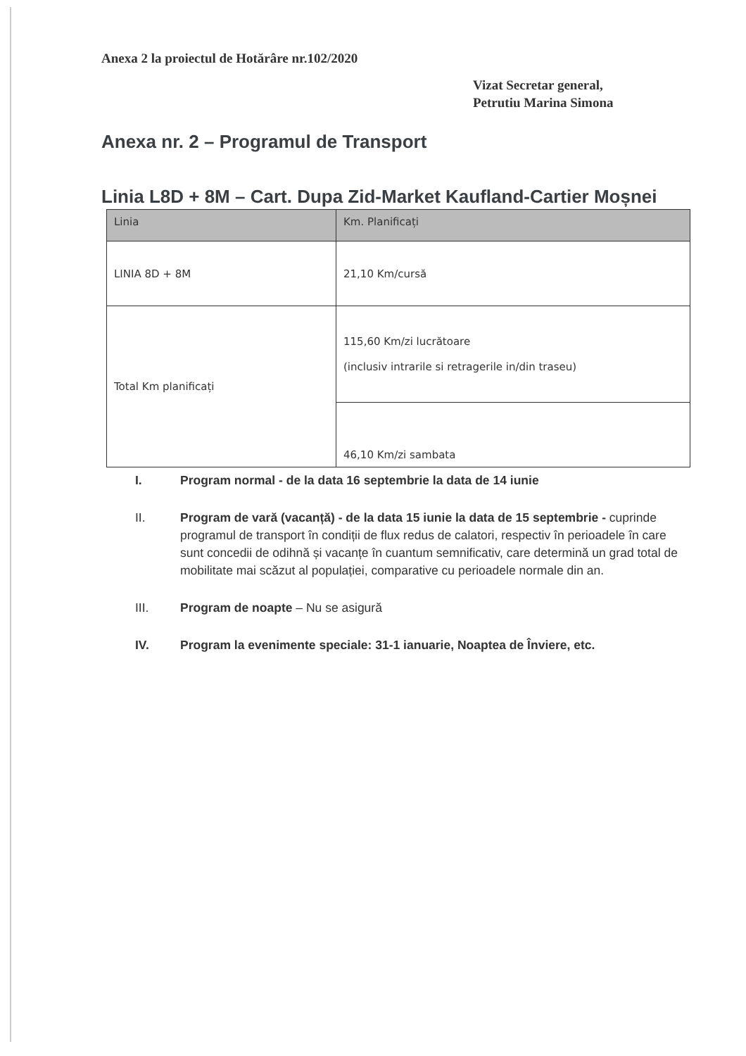Anexa 2 la proiectul de Hotărâre nr.102/2020
Vizat Secretar general,
Petrutiu Marina Simona
Anexa nr. 2 – Programul de Transport
Linia L8D + 8M – Cart. Dupa Zid-Market Kaufland-Cartier Moșnei
| Linia | Km. Planificați |
| --- | --- |
| LINIA 8D + 8M | 21,10 Km/cursă |
| Total Km planificați | 115,60 Km/zi lucrătoare (inclusiv intrarile si retragerile in/din traseu) |
| | 46,10 Km/zi sambata |
I. Program normal - de la data 16 septembrie la data de 14 iunie
II. Program de vară (vacanță) - de la data 15 iunie la data de 15 septembrie - cuprinde programul de transport în condiții de flux redus de calatori, respectiv în perioadele în care sunt concedii de odihnă și vacanțe în cuantum semnificativ, care determină un grad total de mobilitate mai scăzut al populației, comparative cu perioadele normale din an.
III. Program de noapte – Nu se asigură
IV. Program la evenimente speciale: 31-1 ianuarie, Noaptea de Înviere, etc.